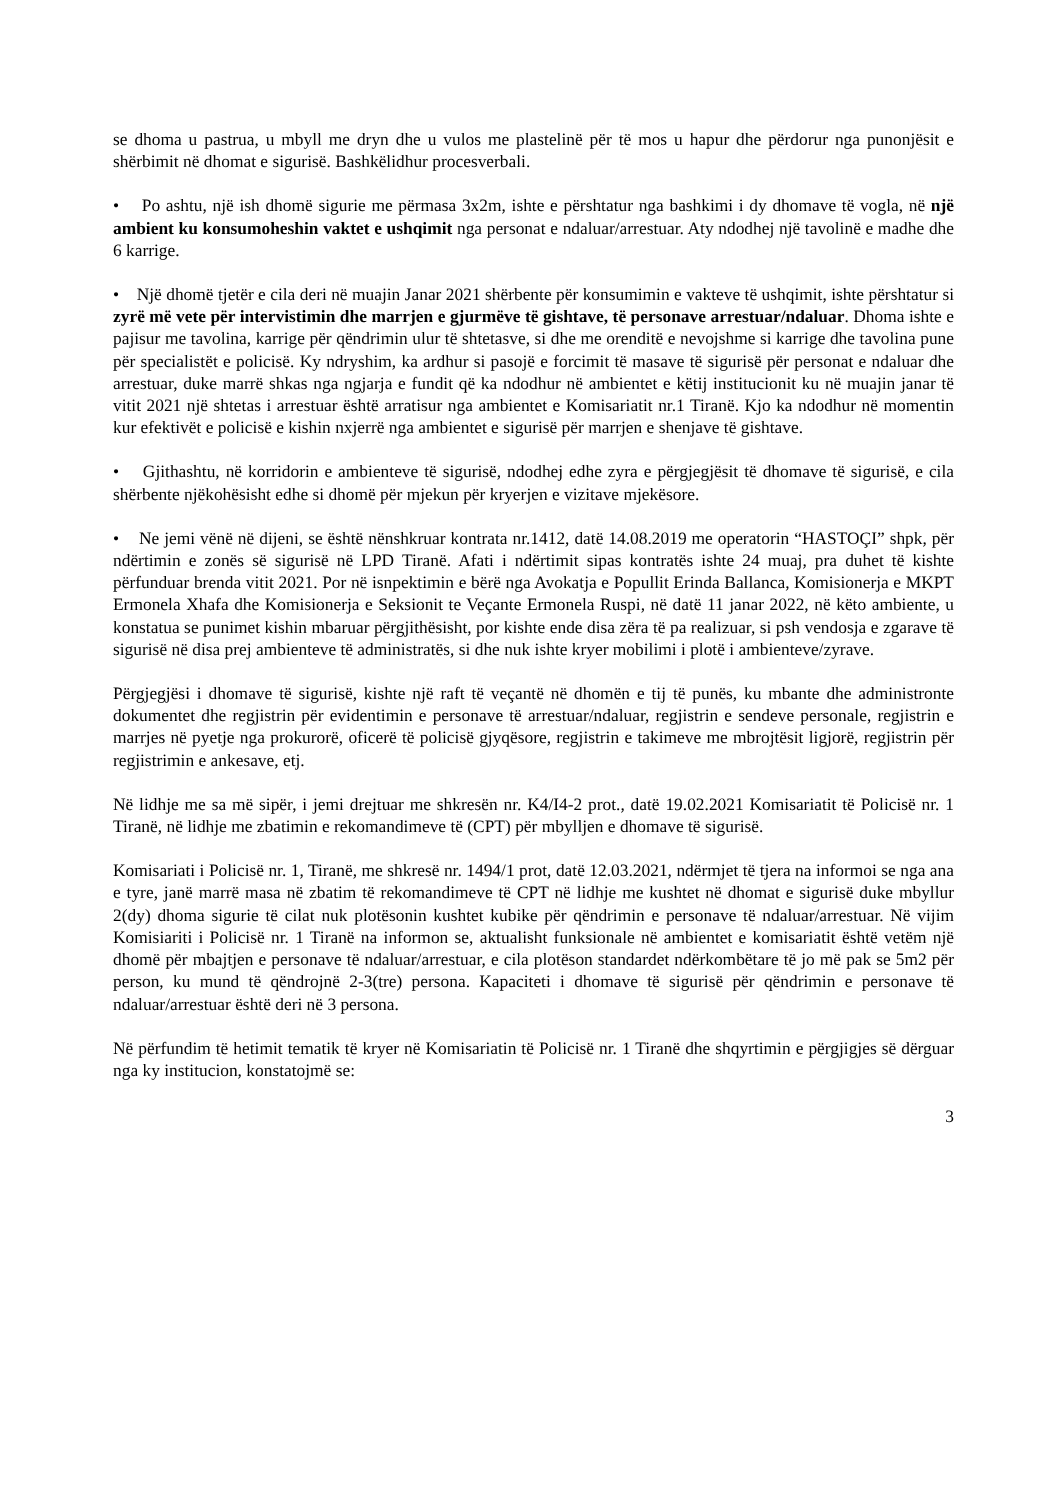se dhoma u pastrua, u mbyll me dryn dhe u vulos me plastelinë për të mos u hapur dhe përdorur nga punonjësit e shërbimit në dhomat e sigurisë. Bashkëlidhur procesverbali.
• Po ashtu, një ish dhomë sigurie me përmasa 3x2m, ishte e përshtatur nga bashkimi i dy dhomave të vogla, në një ambient ku konsumoheshin vaktet e ushqimit nga personat e ndaluar/arrestuar. Aty ndodhej një tavolinë e madhe dhe 6 karrige.
• Një dhomë tjetër e cila deri në muajin Janar 2021 shërbente për konsumimin e vakteve të ushqimit, ishte përshtatur si zyrë më vete për intervistimin dhe marrjen e gjurmëve të gishtave, të personave arrestuar/ndaluar. Dhoma ishte e pajisur me tavolina, karrige për qëndrimin ulur të shtetasve, si dhe me orenditë e nevojshme si karrige dhe tavolina pune për specialistët e policisë. Ky ndryshim, ka ardhur si pasojë e forcimit të masave të sigurisë për personat e ndaluar dhe arrestuar, duke marrë shkas nga ngjarja e fundit që ka ndodhur në ambientet e këtij institucionit ku në muajin janar të vitit 2021 një shtetas i arrestuar është arratisur nga ambientet e Komisariatit nr.1 Tiranë. Kjo ka ndodhur në momentin kur efektivët e policisë e kishin nxjerrë nga ambientet e sigurisë për marrjen e shenjave të gishtave.
• Gjithashtu, në korridorin e ambienteve të sigurisë, ndodhej edhe zyra e përgjegjësit të dhomave të sigurisë, e cila shërbente njëkohësisht edhe si dhomë për mjekun për kryerjen e vizitave mjekësore.
• Ne jemi vënë në dijeni, se është nënshkruar kontrata nr.1412, datë 14.08.2019 me operatorin “HASTOÇI” shpk, për ndërtimin e zonës së sigurisë në LPD Tiranë. Afati i ndërtimit sipas kontratës ishte 24 muaj, pra duhet të kishte përfunduar brenda vitit 2021. Por në isnpektimin e bërë nga Avokatja e Popullit Erinda Ballanca, Komisionerja e MKPT Ermonela Xhafa dhe Komisionerja e Seksionit te Veçante Ermonela Ruspi, në datë 11 janar 2022, në këto ambiente, u konstatua se punimet kishin mbaruar përgjithësisht, por kishte ende disa zëra të pa realizuar, si psh vendosja e zgarave të sigurisë në disa prej ambienteve të administratës, si dhe nuk ishte kryer mobilimi i plotë i ambienteve/zyrave.
Përgjegjësi i dhomave të sigurisë, kishte një raft të veçantë në dhomën e tij të punës, ku mbante dhe administronte dokumentet dhe regjistrin për evidentimin e personave të arrestuar/ndaluar, regjistrin e sendeve personale, regjistrin e marrjes në pyetje nga prokurorë, oficerë të policisë gjyqësore, regjistrin e takimeve me mbrojtësit ligjorë, regjistrin për regjistrimin e ankesave, etj.
Në lidhje me sa më sipër, i jemi drejtuar me shkresën nr. K4/I4-2 prot., datë 19.02.2021 Komisariatit të Policisë nr. 1 Tiranë, në lidhje me zbatimin e rekomandimeve të (CPT) për mbylljen e dhomave të sigurisë.
Komisariati i Policisë nr. 1, Tiranë, me shkresë nr. 1494/1 prot, datë 12.03.2021, ndërmjet të tjera na informoi se nga ana e tyre, janë marrë masa në zbatim të rekomandimeve të CPT në lidhje me kushtet në dhomat e sigurisë duke mbyllur 2(dy) dhoma sigurie të cilat nuk plotësonin kushtet kubike për qëndrimin e personave të ndaluar/arrestuar. Në vijim Komisiariti i Policisë nr. 1 Tiranë na informon se, aktualisht funksionale në ambientet e komisariatit është vetëm një dhomë për mbajtjen e personave të ndaluar/arrestuar, e cila plotëson standardet ndërkombëtare të jo më pak se 5m2 për person, ku mund të qëndrojnë 2-3(tre) persona. Kapaciteti i dhomave të sigurisë për qëndrimin e personave të ndaluar/arrestuar është deri në 3 persona.
Në përfundim të hetimit tematik të kryer në Komisariatin të Policisë nr. 1 Tiranë dhe shqyrtimin e përgjigjes së dërguar nga ky institucion, konstatojmë se:
3